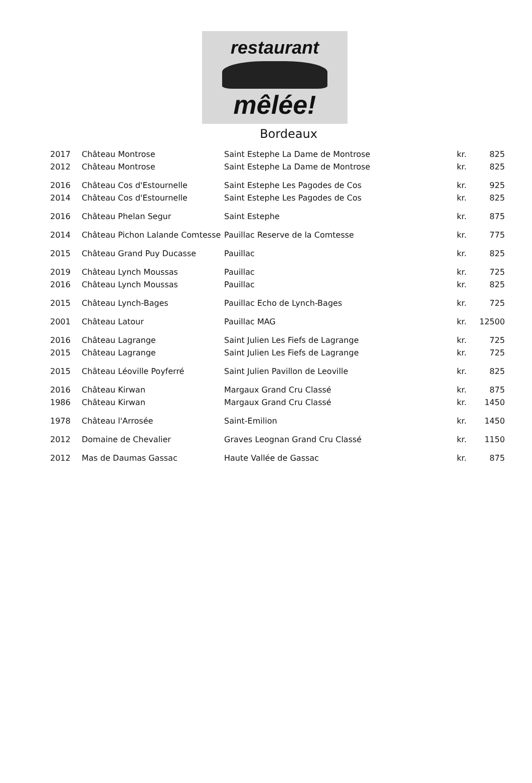restaurant
mêlée!
Bordeaux
| 2017 | Château Montrose | Saint Estephe La Dame de Montrose | kr. | 825 |
| 2012 | Château Montrose | Saint Estephe La Dame de Montrose | kr. | 825 |
| 2016 | Château Cos d'Estournelle | Saint Estephe Les Pagodes de Cos | kr. | 925 |
| 2014 | Château Cos d'Estournelle | Saint Estephe Les Pagodes de Cos | kr. | 825 |
| 2016 | Château Phelan Segur | Saint Estephe | kr. | 875 |
| 2014 | Château Pichon Lalande Comtesse | Pauillac Reserve de la Comtesse | kr. | 775 |
| 2015 | Château Grand Puy Ducasse | Pauillac | kr. | 825 |
| 2019 | Château Lynch Moussas | Pauillac | kr. | 725 |
| 2016 | Château Lynch Moussas | Pauillac | kr. | 825 |
| 2015 | Château Lynch-Bages | Pauillac Echo de Lynch-Bages | kr. | 725 |
| 2001 | Château Latour | Pauillac MAG | kr. | 12500 |
| 2016 | Château Lagrange | Saint Julien Les Fiefs de Lagrange | kr. | 725 |
| 2015 | Château Lagrange | Saint Julien Les Fiefs de Lagrange | kr. | 725 |
| 2015 | Château Léoville Poyferré | Saint Julien Pavillon de Leoville | kr. | 825 |
| 2016 | Château Kirwan | Margaux Grand Cru Classé | kr. | 875 |
| 1986 | Château Kirwan | Margaux Grand Cru Classé | kr. | 1450 |
| 1978 | Château l'Arrosée | Saint-Emilion | kr. | 1450 |
| 2012 | Domaine de Chevalier | Graves Leognan Grand Cru Classé | kr. | 1150 |
| 2012 | Mas de Daumas Gassac | Haute Vallée de Gassac | kr. | 875 |